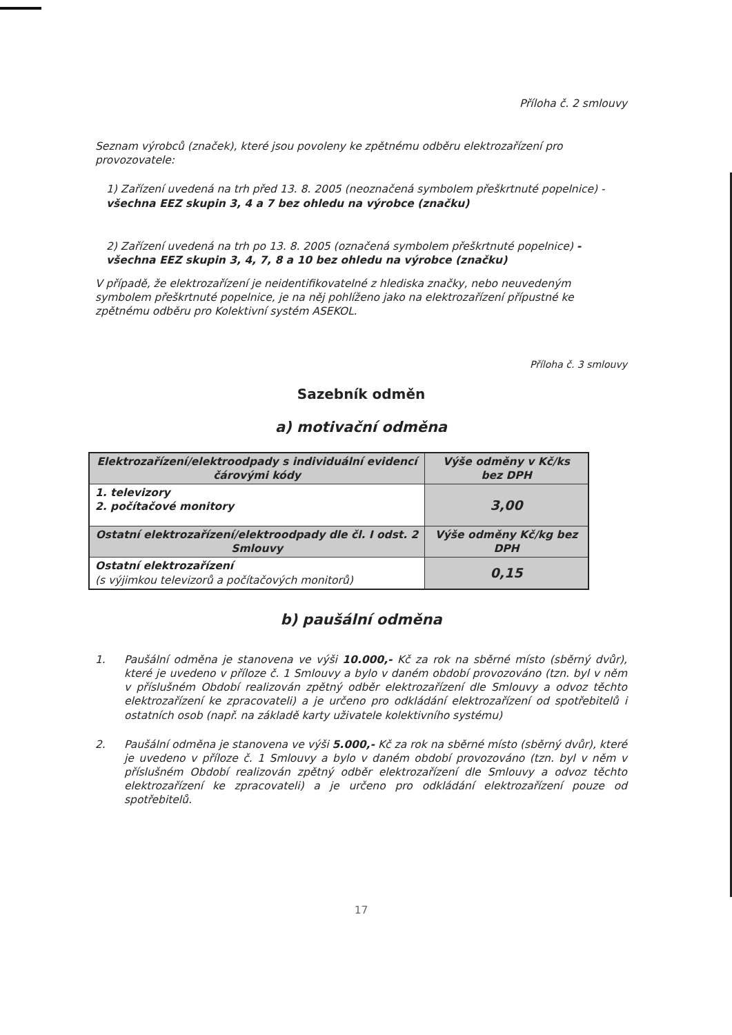Příloha č. 2 smlouvy
Seznam výrobců (značek), které jsou povoleny ke zpětnému odběru elektrozařízení pro provozovatele:
1) Zařízení uvedená na trh před 13. 8. 2005 (neoznačená symbolem přeškrtnuté popelnice) -všechna EEZ skupin 3, 4 a 7 bez ohledu na výrobce (značku)
2) Zařízení uvedená na trh po 13. 8. 2005 (označená symbolem přeškrtnuté popelnice) - všechna EEZ skupin 3, 4, 7, 8 a 10 bez ohledu na výrobce (značku)
V případě, že elektrozařízení je neidentifikovatelné z hlediska značky, nebo neuvedeným symbolem přeškrtnuté popelnice, je na něj pohlíženo jako na elektrozařízení přípustné ke zpětnému odběru pro Kolektivní systém ASEKOL.
Příloha č. 3 smlouvy
Sazebník odměn
a) motivační odměna
| Elektrozařízení/elektroodpady s individuální evidencí čárovými kódy | Výše odměny v Kč/ks bez DPH |
| --- | --- |
| 1. televizory 2. počítačové monitory | 3,00 |
| Ostatní elektrozařízení/elektroodpady dle čl. I odst. 2 Smlouvy | Výše odměny Kč/kg bez DPH |
| Ostatní elektrozařízení (s výjimkou televizorů a počítačových monitorů) | 0,15 |
b) paušální odměna
1. Paušální odměna je stanovena ve výši 10.000,- Kč za rok na sběrné místo (sběrný dvůr), které je uvedeno v příloze č. 1 Smlouvy a bylo v daném období provozováno (tzn. byl v něm v příslušném Období realizován zpětný odběr elektrozařízení dle Smlouvy a odvoz těchto elektrozařízení ke zpracovateli) a je určeno pro odkládání elektrozařízení od spotřebitelů i ostatních osob (např. na základě karty uživatele kolektivního systému)
2. Paušální odměna je stanovena ve výši 5.000,- Kč za rok na sběrné místo (sběrný dvůr), které je uvedeno v příloze č. 1 Smlouvy a bylo v daném období provozováno (tzn. byl v něm v příslušném Období realizován zpětný odběr elektrozařízení dle Smlouvy a odvoz těchto elektrozařízení ke zpracovateli) a je určeno pro odkládání elektrozařízení pouze od spotřebitelů.
17